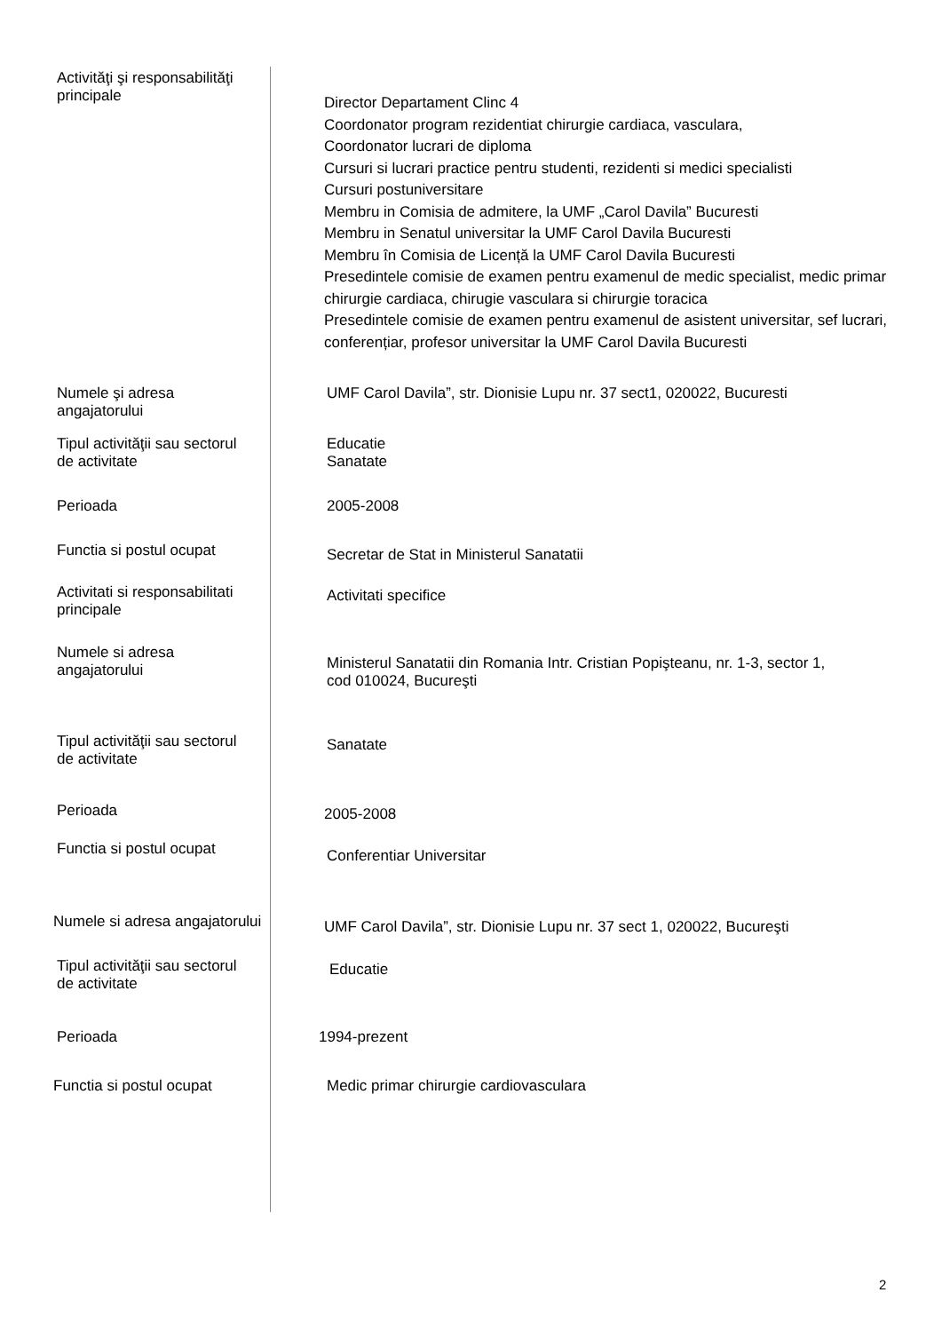| Activităţi şi responsabilităţi principale | Director Departament Clinc 4 Coordonator program rezidentiat chirurgie cardiaca, vasculara, Coordonator lucrari de diploma Cursuri si lucrari practice pentru studenti, rezidenti si medici specialisti Cursuri postuniversitare Membru in Comisia de admitere, la UMF „Carol Davila” Bucuresti Membru in Senatul universitar la UMF Carol Davila Bucuresti Membru în Comisia de Licență la UMF Carol Davila Bucuresti Presedintele comisie de examen pentru examenul de medic specialist, medic primar chirurgie cardiaca, chirugie vasculara si chirurgie toracica Presedintele comisie de examen pentru examenul de asistent universitar, sef lucrari, conferențiar, profesor universitar la UMF Carol Davila Bucuresti |
| Numele şi adresa angajatorului | UMF Carol Davila”, str. Dionisie Lupu nr. 37 sect1, 020022, Bucuresti |
| Tipul activităţii sau sectorul de activitate | Educatie Sanatate |
| Perioada | 2005-2008 |
| Functia si postul ocupat | Secretar de Stat in Ministerul Sanatatii |
| Activitati si responsabilitati principale | Activitati specifice |
| Numele si adresa angajatorului | Ministerul Sanatatii din Romania Intr. Cristian Popişteanu, nr. 1-3, sector 1, cod 010024, Bucureşti |
| Tipul activităţii sau sectorul de activitate | Sanatate |
| Perioada | 2005-2008 |
| Functia si postul ocupat | Conferentiar Universitar |
| Numele si adresa angajatorului | UMF Carol Davila”, str. Dionisie Lupu nr. 37 sect 1, 020022, Bucureşti |
| Tipul activităţii sau sectorul de activitate | Educatie |
| Perioada | 1994-prezent |
| Functia si postul ocupat | Medic primar chirurgie cardiovasculara |
2